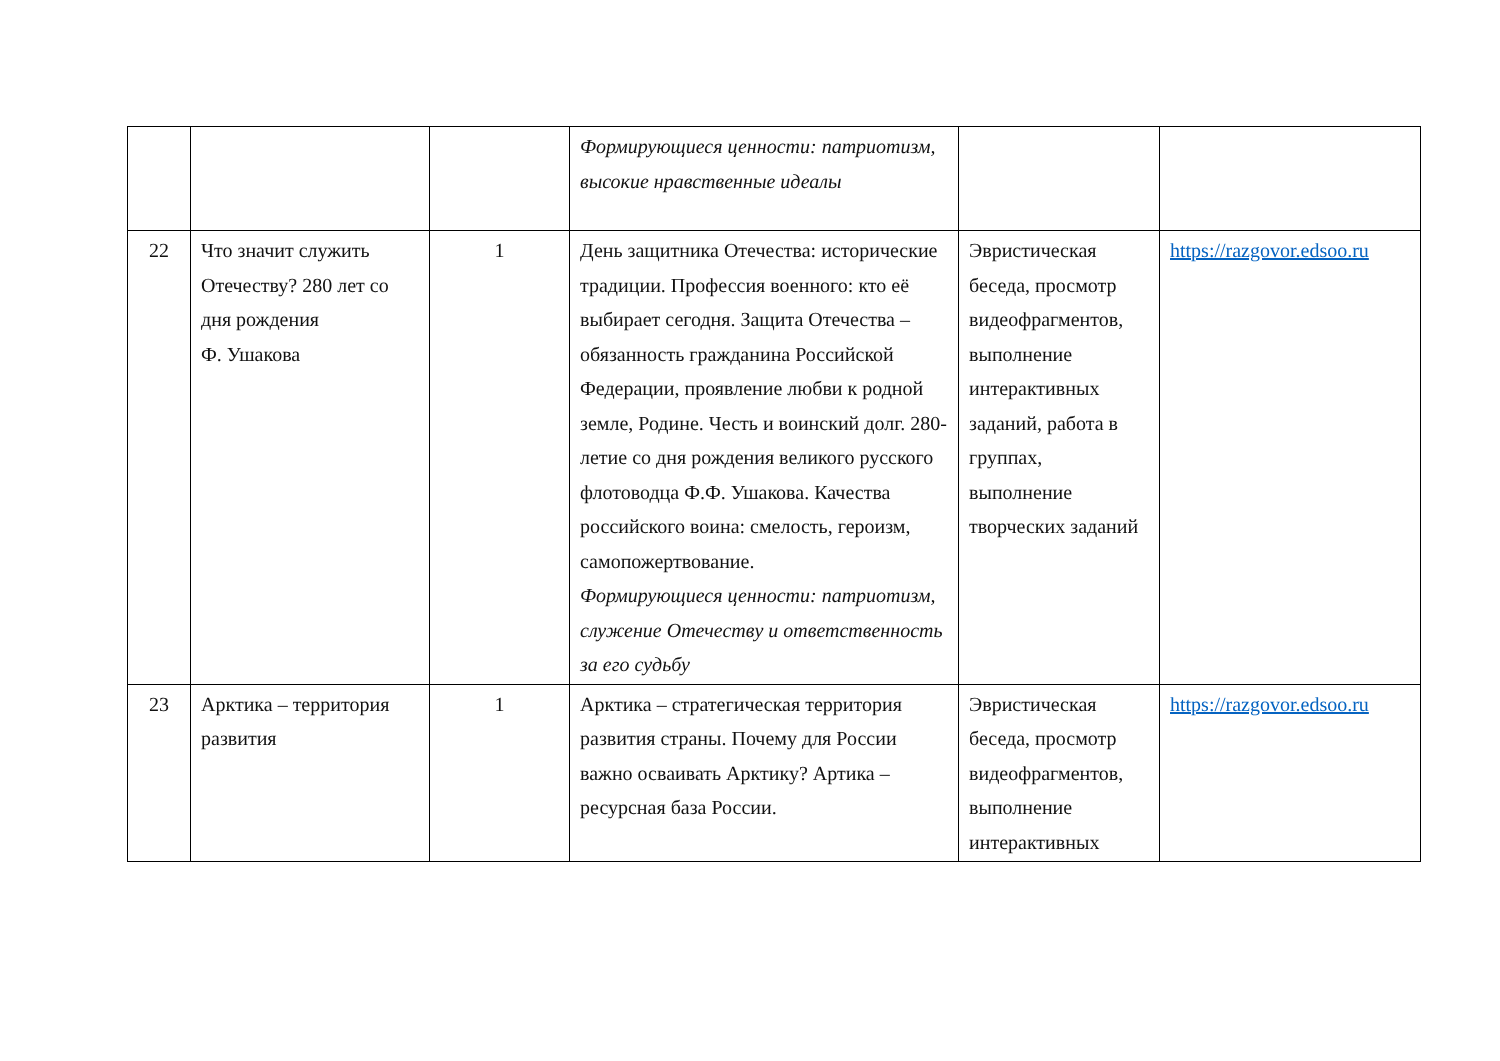| | | | Формирующиеся ценности: патриотизм, высокие нравственные идеалы | | |
| 22 | Что значит служить Отечеству? 280 лет со дня рождения Ф. Ушакова | 1 | День защитника Отечества: исторические традиции. Профессия военного: кто её выбирает сегодня. Защита Отечества – обязанность гражданина Российской Федерации, проявление любви к родной земле, Родине. Честь и воинский долг. 280-летие со дня рождения великого русского флотоводца Ф.Ф. Ушакова. Качества российского воина: смелость, героизм, самопожертвование. Формирующиеся ценности: патриотизм, служение Отечеству и ответственность за его судьбу | Эвристическая беседа, просмотр видеофрагментов, выполнение интерактивных заданий, работа в группах, выполнение творческих заданий | https://razgovor.edsoo.ru |
| 23 | Арктика – территория развития | 1 | Арктика – стратегическая территория развития страны. Почему для России важно осваивать Арктику? Артика – ресурсная база России. | Эвристическая беседа, просмотр видеофрагментов, выполнение интерактивных | https://razgovor.edsoo.ru |